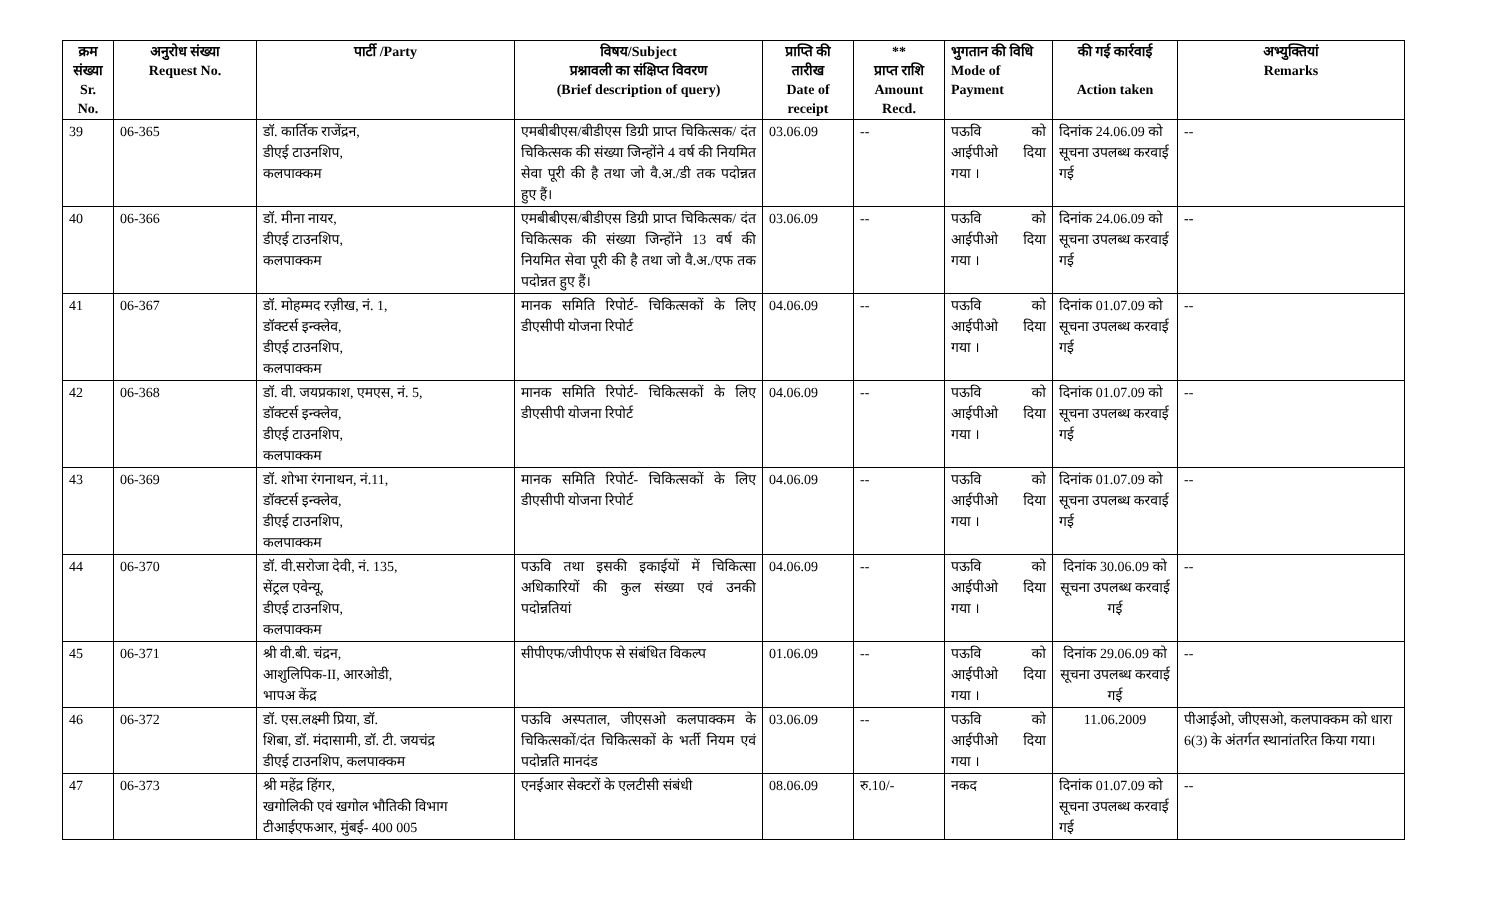| क्रम संख्या Sr. No. | अनुरोध संख्या Request No. | पार्टी /Party | विषय/Subject प्रश्नावली का संक्षिप्त विवरण (Brief description of query) | प्राप्ति की तारीख Date of receipt | ** प्राप्त राशि Amount Recd. | भुगतान की विधि Mode of Payment | की गई कार्रवाई Action taken | अभ्युक्तियां Remarks |
| --- | --- | --- | --- | --- | --- | --- | --- | --- |
| 39 | 06-365 | डॉ. कार्तिक राजेंद्रन, डीएई टाउनशिप, कलपाक्कम | एमबीबीएस/बीडीएस डिग्री प्राप्त चिकित्सक/ दंत चिकित्सक की संख्या जिन्होंने 4 वर्ष की नियमित सेवा पूरी की है तथा जो वै.अ./डी तक पदोन्नत हुए हैं। | 03.06.09 | -- | पऊवि को आईपीओ दिया गया । | दिनांक 24.06.09 को सूचना उपलब्ध करवाई गई | -- |
| 40 | 06-366 | डॉ. मीना नायर, डीएई टाउनशिप, कलपाक्कम | एमबीबीएस/बीडीएस डिग्री प्राप्त चिकित्सक/ दंत चिकित्सक की संख्या जिन्होंने 13 वर्ष की नियमित सेवा पूरी की है तथा जो वै.अ./एफ तक पदोन्नत हुए हैं। | 03.06.09 | -- | पऊवि को आईपीओ दिया गया । | दिनांक 24.06.09 को सूचना उपलब्ध करवाई गई | -- |
| 41 | 06-367 | डॉ. मोहम्मद रज़ीख, नं. 1, डॉक्टर्स इन्क्लेव, डीएई टाउनशिप, कलपाक्कम | मानक समिति रिपोर्ट- चिकित्सकों के लिए डीएसीपी योजना रिपोर्ट | 04.06.09 | -- | पऊवि को आईपीओ दिया गया । | दिनांक 01.07.09 को सूचना उपलब्ध करवाई गई | -- |
| 42 | 06-368 | डॉ. वी. जयप्रकाश, एमएस, नं. 5, डॉक्टर्स इन्क्लेव, डीएई टाउनशिप, कलपाक्कम | मानक समिति रिपोर्ट- चिकित्सकों के लिए डीएसीपी योजना रिपोर्ट | 04.06.09 | -- | पऊवि को आईपीओ दिया गया । | दिनांक 01.07.09 को सूचना उपलब्ध करवाई गई | -- |
| 43 | 06-369 | डॉ. शोभा रंगनाथन, नं.11, डॉक्टर्स इन्क्लेव, डीएई टाउनशिप, कलपाक्कम | मानक समिति रिपोर्ट- चिकित्सकों के लिए डीएसीपी योजना रिपोर्ट | 04.06.09 | -- | पऊवि को आईपीओ दिया गया । | दिनांक 01.07.09 को सूचना उपलब्ध करवाई गई | -- |
| 44 | 06-370 | डॉ. वी.सरोजा देवी, नं. 135, सेंट्रल एवेन्यू, डीएई टाउनशिप, कलपाक्कम | पऊवि तथा इसकी इकाईयों में चिकित्सा अधिकारियों की कुल संख्या एवं उनकी पदोन्नतियां | 04.06.09 | -- | पऊवि को आईपीओ दिया गया । | दिनांक 30.06.09 को सूचना उपलब्ध करवाई गई | -- |
| 45 | 06-371 | श्री वी.बी. चंद्रन, आशुलिपिक-II, आरओडी, भापअ केंद्र | सीपीएफ/जीपीएफ से संबंधित विकल्प | 01.06.09 | -- | पऊवि को आईपीओ दिया गया । | दिनांक 29.06.09 को सूचना उपलब्ध करवाई गई | -- |
| 46 | 06-372 | डॉ. एस.लक्ष्मी प्रिया, डॉ. शिबा, डॉ. मंदासामी, डॉ. टी. जयचंद्र डीएई टाउनशिप, कलपाक्कम | पऊवि अस्पताल, जीएसओ कलपाक्कम के चिकित्सकों/दंत चिकित्सकों के भर्ती नियम एवं पदोन्नति मानदंड | 03.06.09 | -- | पऊवि को आईपीओ दिया गया । | 11.06.2009 | पीआईओ, जीएसओ, कलपाक्कम को धारा 6(3) के अंतर्गत स्थानांतरित किया गया। |
| 47 | 06-373 | श्री महेंद्र हिंगर, खगोलिकी एवं खगोल भौतिकी विभाग टीआईएफआर, मुंबई- 400 005 | एनईआर सेक्टरों के एलटीसी संबंधी | 08.06.09 | रु.10/- | नकद | दिनांक 01.07.09 को सूचना उपलब्ध करवाई गई | -- |